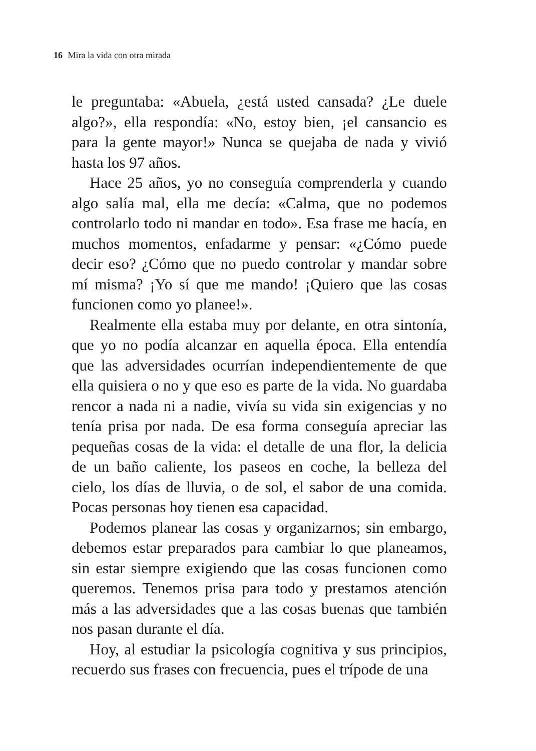16 Mira la vida con otra mirada
le preguntaba: «Abuela, ¿está usted cansada? ¿Le duele algo?», ella respondía: «No, estoy bien, ¡el cansancio es para la gente mayor!» Nunca se quejaba de nada y vivió hasta los 97 años.
Hace 25 años, yo no conseguía comprenderla y cuando algo salía mal, ella me decía: «Calma, que no podemos controlarlo todo ni mandar en todo». Esa frase me hacía, en muchos momentos, enfadarme y pensar: «¿Cómo puede decir eso? ¿Cómo que no puedo controlar y mandar sobre mí misma? ¡Yo sí que me mando! ¡Quiero que las cosas funcionen como yo planee!».
Realmente ella estaba muy por delante, en otra sintonía, que yo no podía alcanzar en aquella época. Ella entendía que las adversidades ocurrían independientemente de que ella quisiera o no y que eso es parte de la vida. No guardaba rencor a nada ni a nadie, vivía su vida sin exigencias y no tenía prisa por nada. De esa forma conseguía apreciar las pequeñas cosas de la vida: el detalle de una flor, la delicia de un baño caliente, los paseos en coche, la belleza del cielo, los días de lluvia, o de sol, el sabor de una comida. Pocas personas hoy tienen esa capacidad.
Podemos planear las cosas y organizarnos; sin embargo, debemos estar preparados para cambiar lo que planeamos, sin estar siempre exigiendo que las cosas funcionen como queremos. Tenemos prisa para todo y prestamos atención más a las adversidades que a las cosas buenas que también nos pasan durante el día.
Hoy, al estudiar la psicología cognitiva y sus principios, recuerdo sus frases con frecuencia, pues el trípode de una